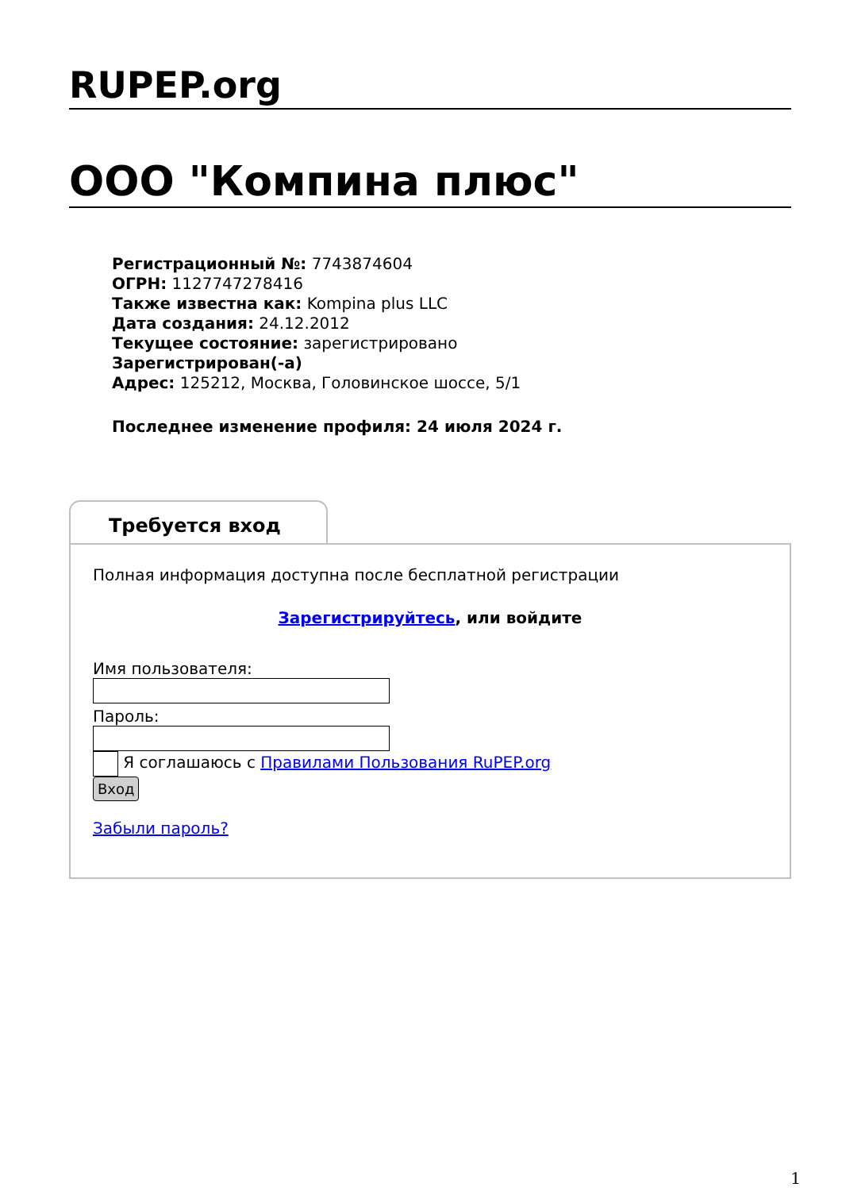RUPEP.org
ООО "Компина плюс"
Регистрационный №: 7743874604
ОГРН: 1127747278416
Также известна как: Kompina plus LLC
Дата создания: 24.12.2012
Текущее состояние: зарегистрировано
Зарегистрирован(-а)
Адрес: 125212, Москва, Головинское шоссе, 5/1
Последнее изменение профиля: 24 июля 2024 г.
Требуется вход
Полная информация доступна после бесплатной регистрации
Зарегистрируйтесь, или войдите
Имя пользователя:
Пароль:
Я соглашаюсь с Правилами Пользования RuPEP.org
Вход
Забыли пароль?
1